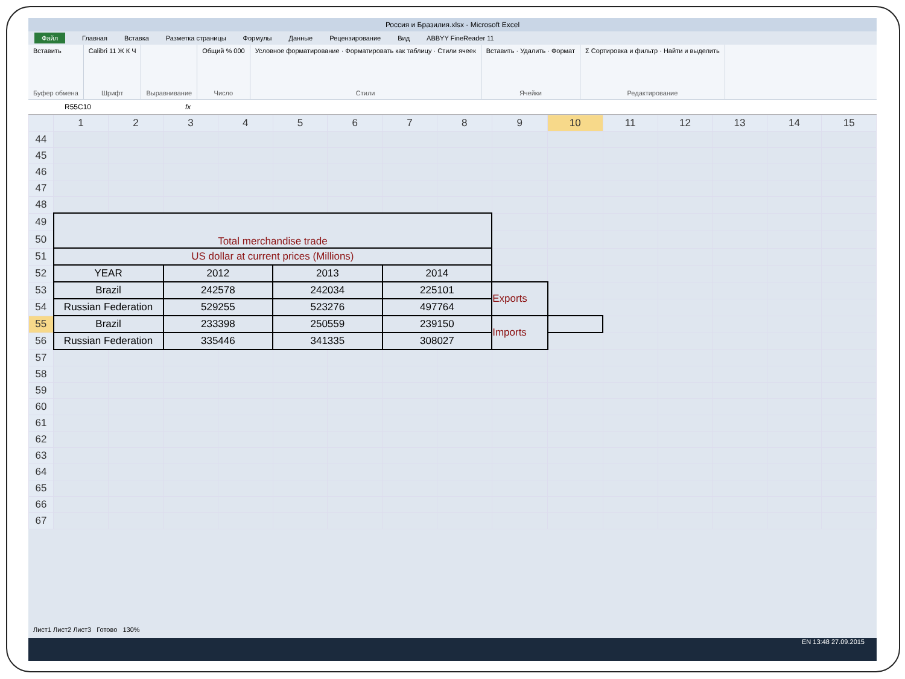Россия и Бразилия.xlsx - Microsoft Excel
Файл Главная Вставка Разметка страницы Формулы Данные Рецензирование Вид ABBYY FineReader 11
Вставить
Буфер обмена
Calibri 11 Ж К Ч
Шрифт
Выравнивание Общий % 000
Число
Условное форматирование · Форматировать как таблицу · Стили ячеек
Стили
Вставить · Удалить · Формат
Ячейки
Σ Сортировка и фильтр · Найти и выделить
Редактирование
R55C10 fx
| | 1 | 2 | 3 | 4 | 5 | 6 | 7 | 8 | 9 | 10 | 11 | 12 | 13 | 14 | 15 |
| --- | --- | --- | --- | --- | --- | --- | --- | --- | --- | --- | --- | --- | --- | --- | --- |
| 44 | | | | | | | | | | | | | | | |
| 45 | | | | | | | | | | | | | | | |
| 46 | | | | | | | | | | | | | | | |
| 47 | | | | | | | | | | | | | | | |
| 48 | | | | | | | | | | | | | | | |
| 49 | Total merchandise trade | | | | | | | | | | | | | | |
| 50 | | | | | | | | | | | | | | | |
| 51 | US dollar at current prices (Millions) | | | | | | | | | | | | | | |
| 52 | YEAR | | 2012 | | 2013 | | 2014 | | | | | | | | |
| 53 | Brazil | | 242578 | | 242034 | | 225101 | | Exports | | | | | | |
| 54 | Russian Federation | | 529255 | | 523276 | | 497764 | | | | | | | | |
| 55 | Brazil | | 233398 | | 250559 | | 239150 | | Imports | | | | | | |
| 56 | Russian Federation | | 335446 | | 341335 | | 308027 | | | | | | | | |
| 57 | | | | | | | | | | | | | | | |
| 58 | | | | | | | | | | | | | | | |
| 59 | | | | | | | | | | | | | | | |
| 60 | | | | | | | | | | | | | | | |
| 61 | | | | | | | | | | | | | | | |
| 62 | | | | | | | | | | | | | | | |
| 63 | | | | | | | | | | | | | | | |
| 64 | | | | | | | | | | | | | | | |
| 65 | | | | | | | | | | | | | | | |
| 66 | | | | | | | | | | | | | | | |
| 67 | | | | | | | | | | | | | | | |
Лист1 Лист2 Лист3 Готово 130%
EN 13:48 27.09.2015